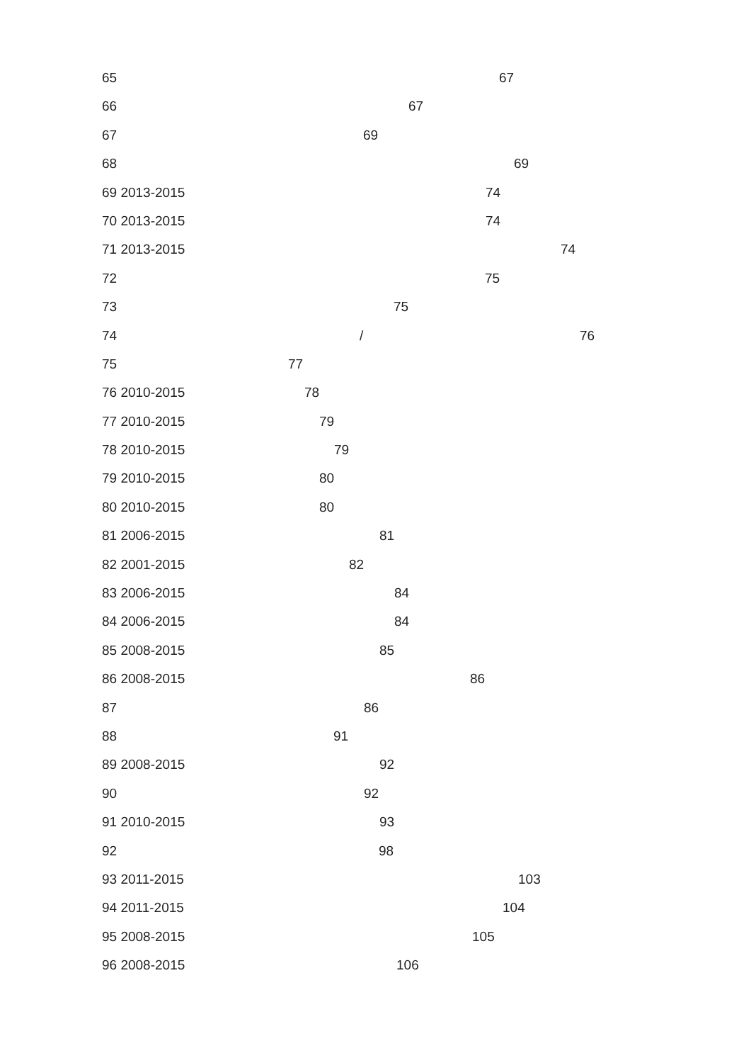65 67
66 67
67 69
68 69
69 2013-2015 74
70 2013-2015 74
71 2013-2015 74
72 75
73 75
74 / 76
75 77
76 2010-2015 78
77 2010-2015 79
78 2010-2015 79
79 2010-2015 80
80 2010-2015 80
81 2006-2015 81
82 2001-2015 82
83 2006-2015 84
84 2006-2015 84
85 2008-2015 85
86 2008-2015 86
87 86
88 91
89 2008-2015 92
90 92
91 2010-2015 93
92 98
93 2011-2015 103
94 2011-2015 104
95 2008-2015 105
96 2008-2015 106